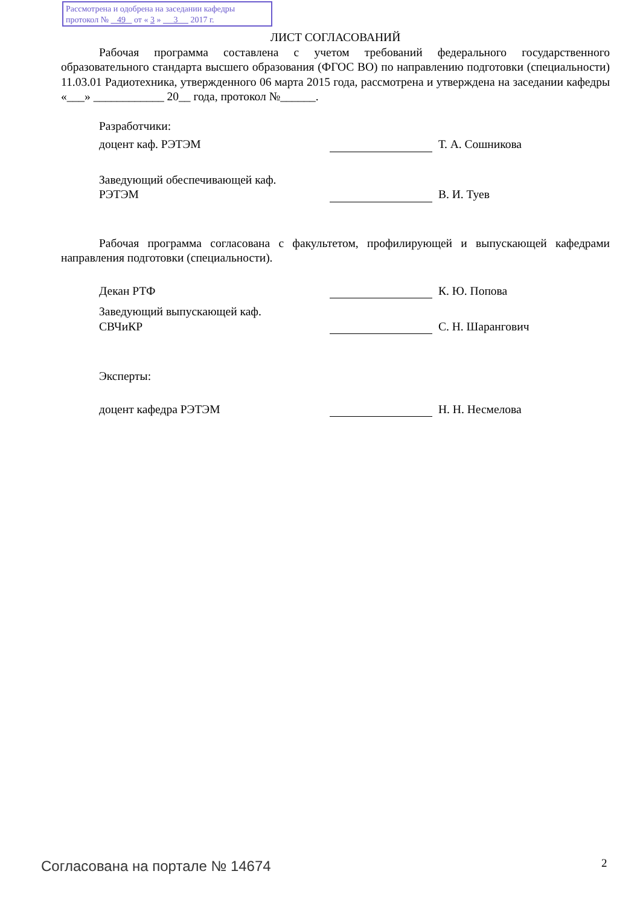Рассмотрена и одобрена на заседании кафедры
протокол № 49 от « 3 » 3 2017 г.
ЛИСТ СОГЛАСОВАНИЙ
Рабочая программа составлена с учетом требований федерального государственного образовательного стандарта высшего образования (ФГОС ВО) по направлению подготовки (специальности) 11.03.01 Радиотехника, утвержденного 06 марта 2015 года, рассмотрена и утверждена на заседании кафедры «___» ____________ 20__ года, протокол №______.
Разработчики:
доцент каф. РЭТЭМ
Т. А. Сошникова
Заведующий обеспечивающей каф.
РЭТЭМ
В. И. Туев
Рабочая программа согласована с факультетом, профилирующей и выпускающей кафедрами направления подготовки (специальности).
Декан РТФ
К. Ю. Попова
Заведующий выпускающей каф.
СВЧиКР
С. Н. Шарангович
Эксперты:
доцент кафедра РЭТЭМ
Н. Н. Несмелова
Согласована на портале № 14674 2